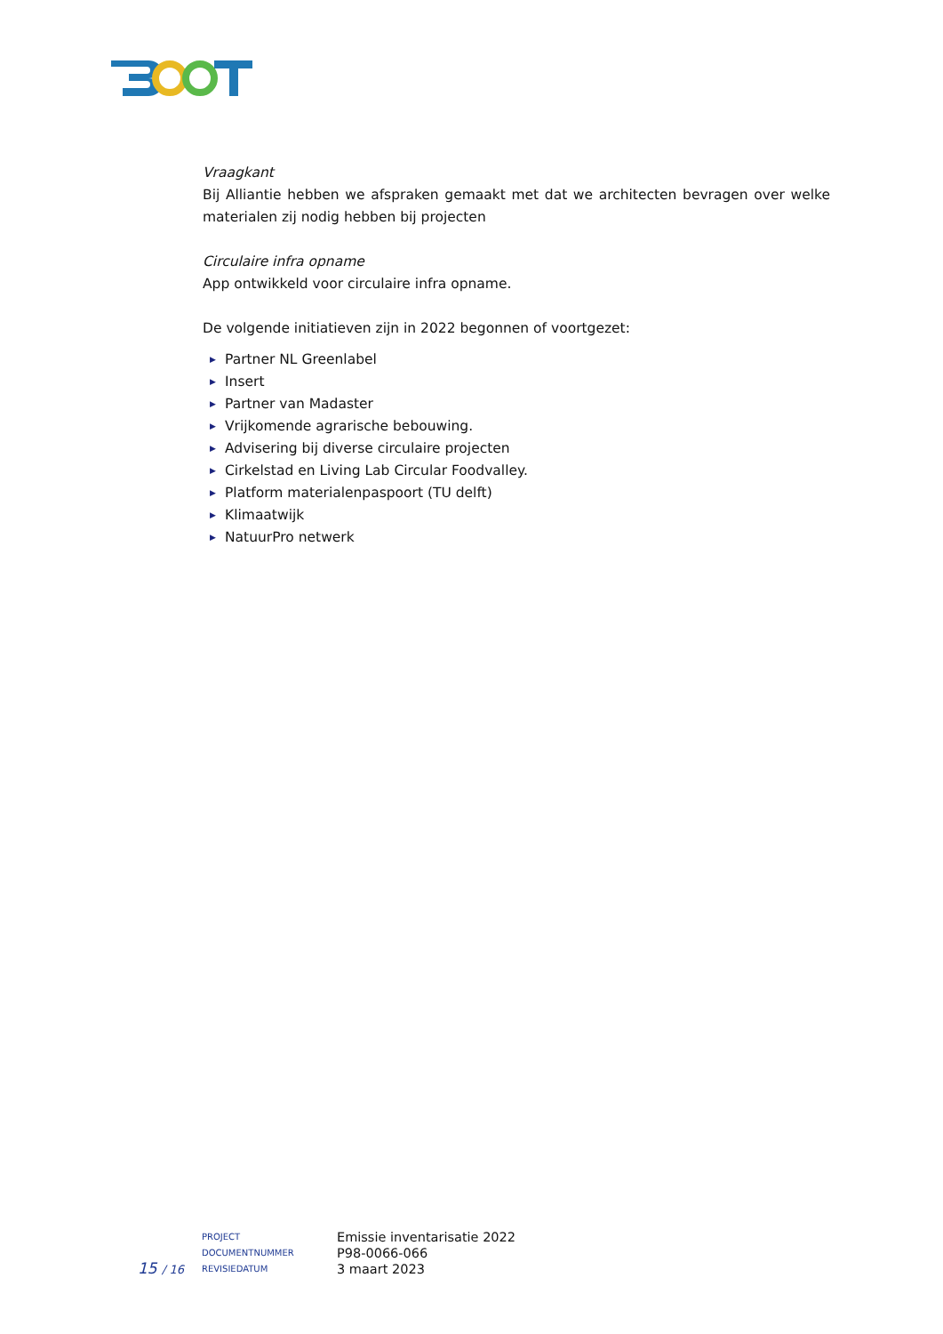Vraagkant
Bij Alliantie hebben we afspraken gemaakt met dat we architecten bevragen over welke materialen zij nodig hebben bij projecten
Circulaire infra opname
App ontwikkeld voor circulaire infra opname.
De volgende initiatieven zijn in 2022 begonnen of voortgezet:
▶ Partner NL Greenlabel
▶ Insert
▶ Partner van Madaster
▶ Vrijkomende agrarische bebouwing.
▶ Advisering bij diverse circulaire projecten
▶ Cirkelstad en Living Lab Circular Foodvalley.
▶ Platform materialenpaspoort (TU delft)
▶ Klimaatwijk
▶ NatuurPro netwerk
15 / 16
PROJECT
DOCUMENTNUMMER
REVISIEDATUM
Emissie inventarisatie 2022
P98-0066-066
3 maart 2023